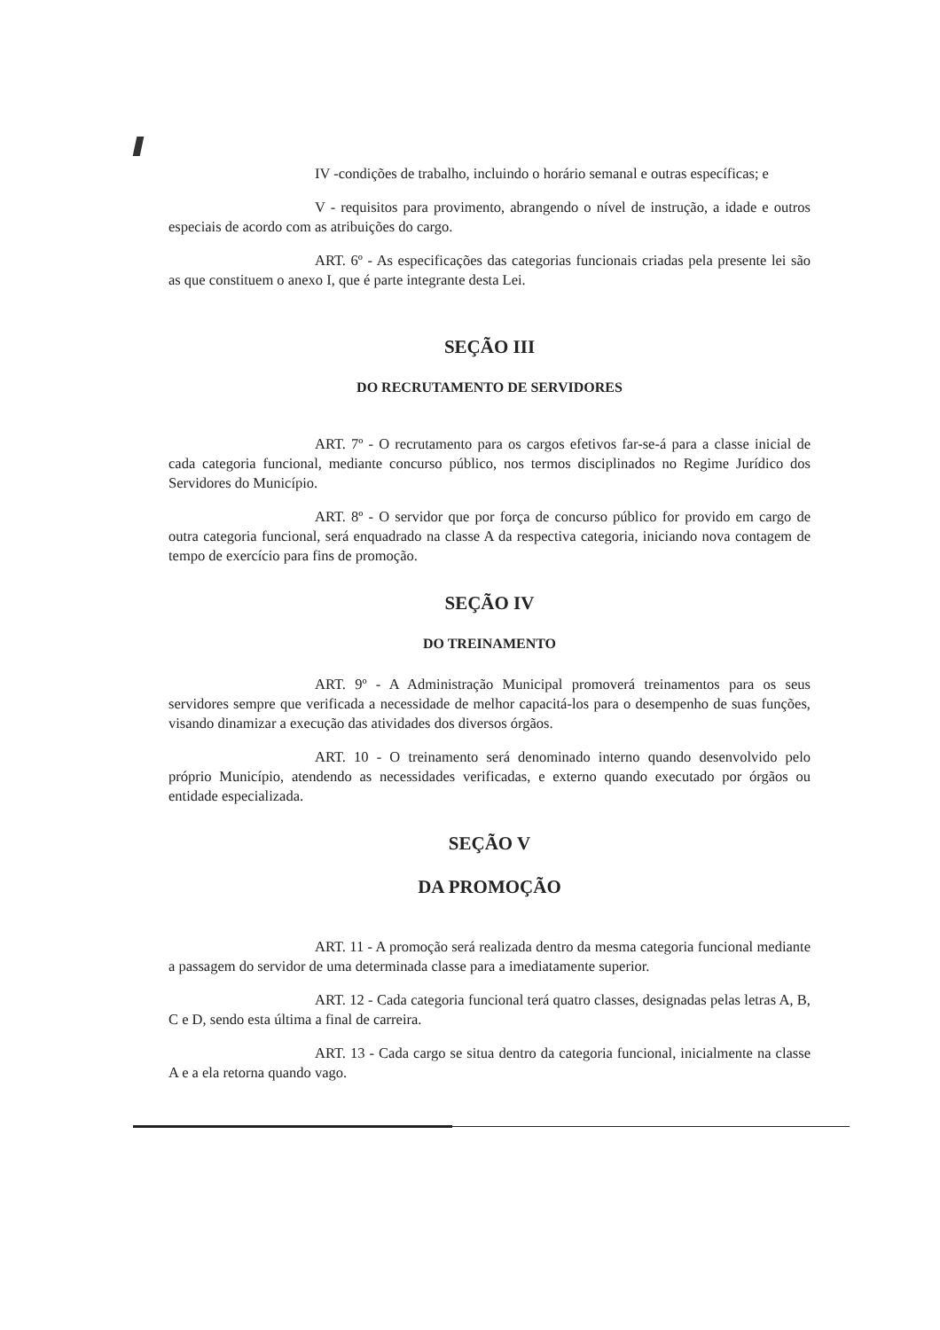IV -condições de trabalho, incluindo o horário semanal e outras específicas; e
V - requisitos para provimento, abrangendo o nível de instrução, a idade e outros especiais de acordo com as atribuições do cargo.
ART. 6º - As especificações das categorias funcionais criadas pela presente lei são as que constituem o anexo I, que é parte integrante desta Lei.
SEÇÃO III
DO RECRUTAMENTO DE SERVIDORES
ART. 7º - O recrutamento para os cargos efetivos far-se-á para a classe inicial de cada categoria funcional, mediante concurso público, nos termos disciplinados no Regime Jurídico dos Servidores do Município.
ART. 8º - O servidor que por força de concurso público for provido em cargo de outra categoria funcional, será enquadrado na classe A da respectiva categoria, iniciando nova contagem de tempo de exercício para fins de promoção.
SEÇÃO IV
DO TREINAMENTO
ART. 9º - A Administração Municipal promoverá treinamentos para os seus servidores sempre que verificada a necessidade de melhor capacitá-los para o desempenho de suas funções, visando dinamizar a execução das atividades dos diversos órgãos.
ART. 10 - O treinamento será denominado interno quando desenvolvido pelo próprio Município, atendendo as necessidades verificadas, e externo quando executado por órgãos ou entidade especializada.
SEÇÃO V
DA PROMOÇÃO
ART. 11 - A promoção será realizada dentro da mesma categoria funcional mediante a passagem do servidor de uma determinada classe para a imediatamente superior.
ART. 12 - Cada categoria funcional terá quatro classes, designadas pelas letras A, B, C e D, sendo esta última a final de carreira.
ART. 13 - Cada cargo se situa dentro da categoria funcional, inicialmente na classe A e a ela retorna quando vago.